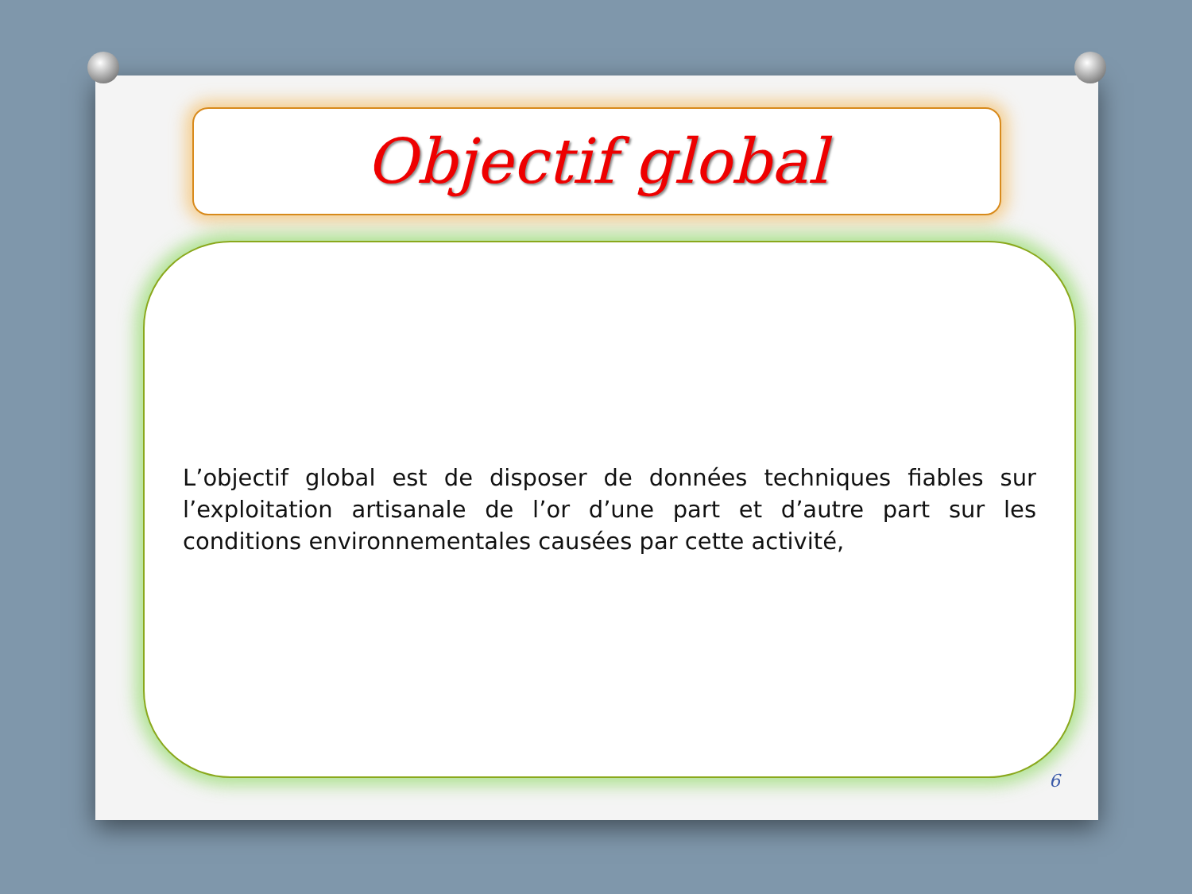Objectif global
L’objectif global est de disposer de données techniques fiables sur l’exploitation artisanale de l’or d’une part et d’autre part sur les conditions environnementales causées par cette activité,
6